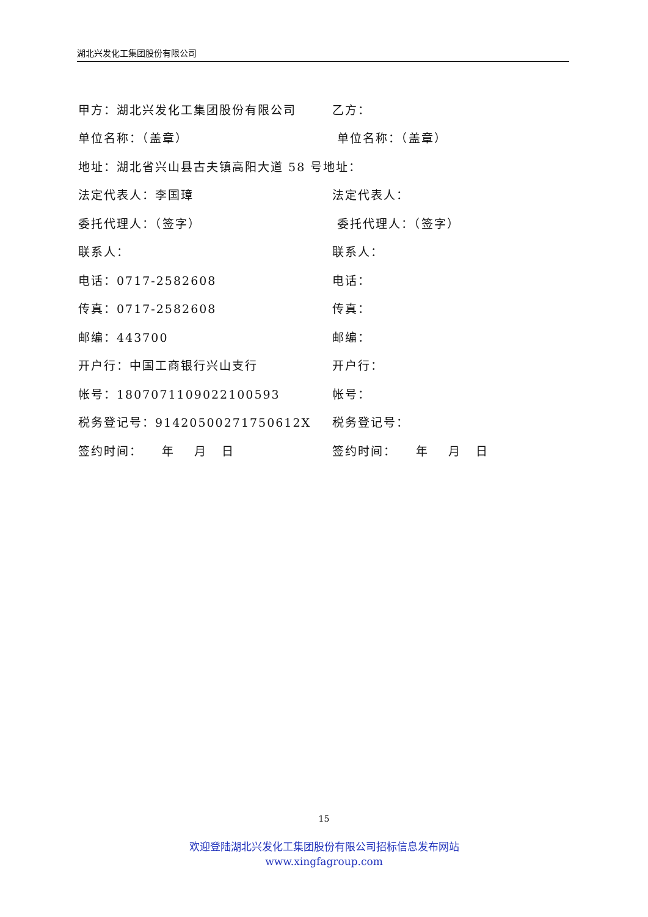湖北兴发化工集团股份有限公司
甲方：湖北兴发化工集团股份有限公司 乙方：
单位名称：（盖章） 单位名称：（盖章）
地址：湖北省兴山县古夫镇高阳大道 58 号地址：
法定代表人：李国璋 法定代表人：
委托代理人：（签字） 委托代理人：（签字）
联系人： 联系人：
电话：0717-2582608 电话：
传真：0717-2582608 传真：
邮编：443700 邮编：
开户行：中国工商银行兴山支行 开户行：
帐号：18070711090221​00593 帐号：
税务登记号：91420500271750612X 税务登记号：
签约时间： 年 月 日 签约时间： 年 月 日
15
欢迎登陆湖北兴发化工集团股份有限公司招标信息发布网站
www.xingfagroup.com